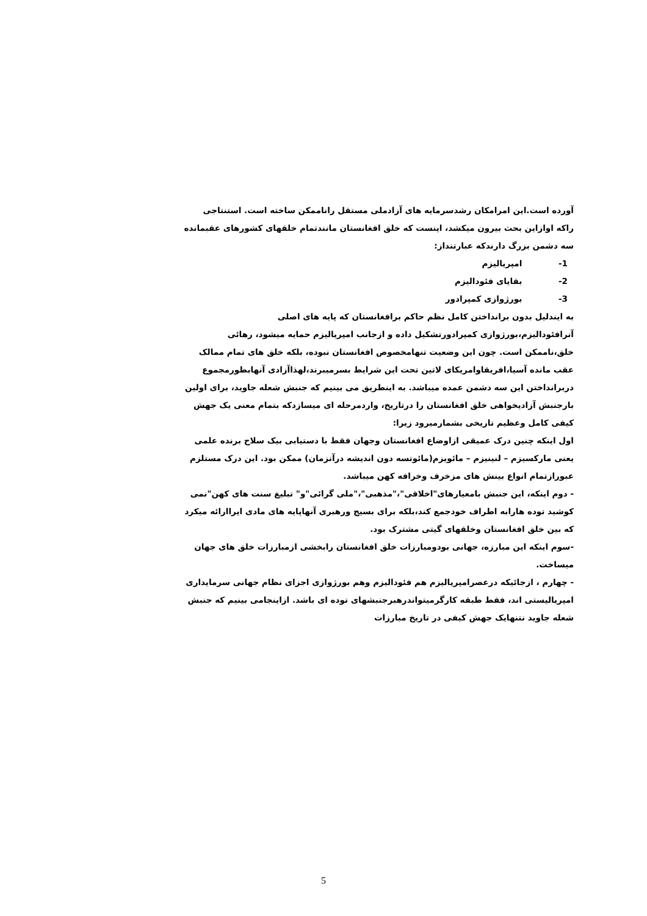آورده است.این امرامکان رشدسرمایه های آزادملی مستقل راناممکن ساخته است. استنتاجی راکه اوازاین بحث بیرون میکشد، اینست که خلق افغانستان مانندتمام خلقهای کشورهای عقبمانده سه دشمن بزرگ دارندکه عبارتنداز:
1- امپریالیزم
2- بقایای فئودالیزم
3- بورژوازی کمپرادور
به ایندلیل بدون برانداختن کامل نظم حاکم برافغانستان که پایه های اصلی آنرافئودالیزم،بورژوازی کمپرادورتشکیل داده و ازجانب امپریالیزم حمایه میشود، رهائی خلق،ناممکن است. چون این وضعیت تنهامخصوص افغانستان نبوده، بلکه خلق های تمام ممالک عقب مانده آسیا،افریقاوامریکای لاتین تحت این شرایط بسرمیبرند،لهذاآزادی آنهابطورمجموع دربرانداختن این سه دشمن عمده میباشد. به اینطریق می بینیم که جنبش شعله جاوید، برای اولین بارجنبش آزادیخواهی خلق افغانستان را درتاریخ، واردمرحله ای میسازدکه بتمام معنی یک جهش کیفی کامل وعظیم تاریخی بشمارمیرود زیرا:
اول اینکه چنین درک عمیقی ازاوضاع افغانستان وجهان فقط با دستیابی بیک سلاح برنده علمی یعنی مارکسیزم – لنینیزم – مائویزم(مائوتسه دون اندیشه درآنزمان) ممکن بود. این درک مستلزم عبورازتمام انواع بینش های مزخرف وخرافه کهن میباشد.
- دوم اینکه، این جنبش بامعیارهای"اخلاقی"،"مذهبی"،"ملی گرائی"و" تبلیغ سنت های کهن"نمی کوشید توده هارابه اطراف خودجمع کند،بلکه برای بسیج ورهبری آنهاپایه های مادی ایراارائه میکرد که بین خلق افغانستان وخلقهای گیتی مشترک بود.
-سوم اینکه این مبارزه، جهانی بودومبارزات خلق افغانستان رابخشی ازمبارزات خلق های جهان میساخت.
- چهارم ، ازجائیکه درعصرامپریالیزم هم فئودالیزم وهم بورژوازی اجزای نظام جهانی سرمایداری امپریالیستی اند، فقط طبقه کارگرمیتواندرهبرجنبشهای توده ای باشد. ازاینجامی بینیم که جنبش شعله جاوید نتنهایک جهش کیفی در تاریخ مبارزات
5